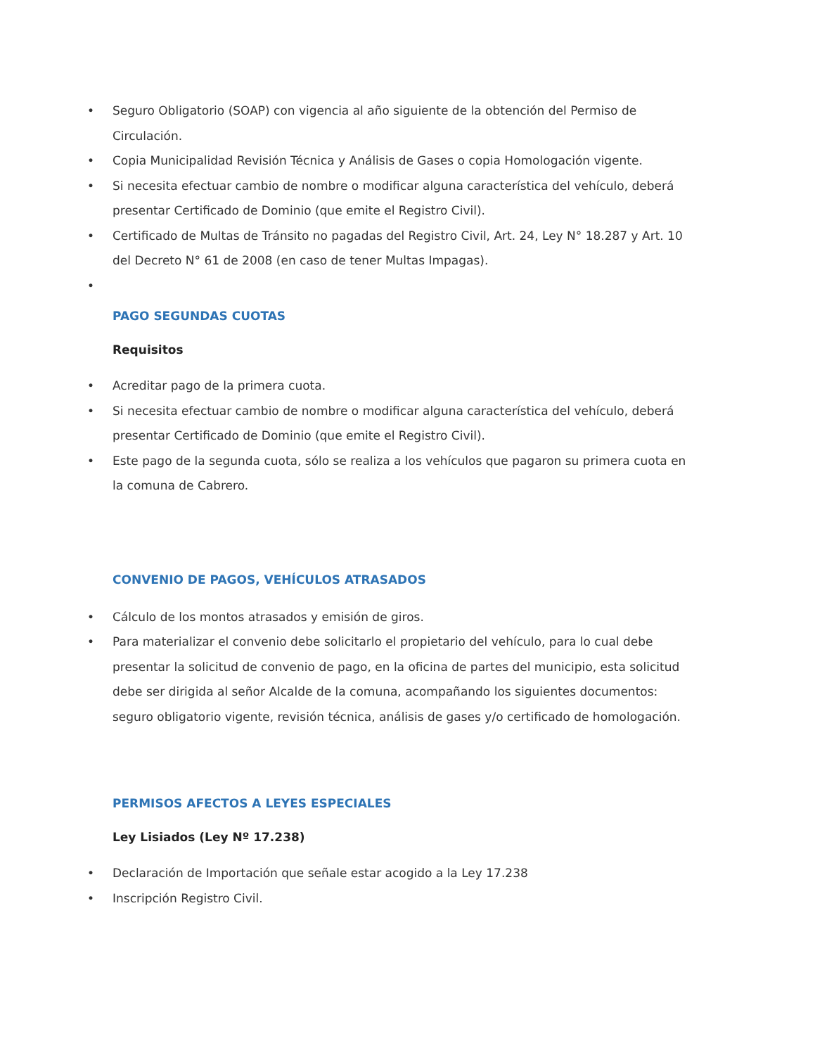• Seguro Obligatorio (SOAP) con vigencia al año siguiente de la obtención del Permiso de Circulación.
• Copia Municipalidad Revisión Técnica y Análisis de Gases o copia Homologación vigente.
• Si necesita efectuar cambio de nombre o modificar alguna característica del vehículo, deberá presentar Certificado de Dominio (que emite el Registro Civil).
• Certificado de Multas de Tránsito no pagadas del Registro Civil, Art. 24, Ley N° 18.287 y Art. 10 del Decreto N° 61 de 2008 (en caso de tener Multas Impagas).
•
PAGO SEGUNDAS CUOTAS
Requisitos
• Acreditar pago de la primera cuota.
• Si necesita efectuar cambio de nombre o modificar alguna característica del vehículo, deberá presentar Certificado de Dominio (que emite el Registro Civil).
• Este pago de la segunda cuota, sólo se realiza a los vehículos que pagaron su primera cuota en la comuna de Cabrero.
CONVENIO DE PAGOS, VEHÍCULOS ATRASADOS
• Cálculo de los montos atrasados y emisión de giros.
• Para materializar el convenio debe solicitarlo el propietario del vehículo, para lo cual debe presentar la solicitud de convenio de pago, en la oficina de partes del municipio, esta solicitud debe ser dirigida al señor Alcalde de la comuna, acompañando los siguientes documentos: seguro obligatorio vigente, revisión técnica, análisis de gases y/o certificado de homologación.
PERMISOS AFECTOS A LEYES ESPECIALES
Ley Lisiados (Ley Nº 17.238)
• Declaración de Importación que señale estar acogido a la Ley 17.238
• Inscripción Registro Civil.